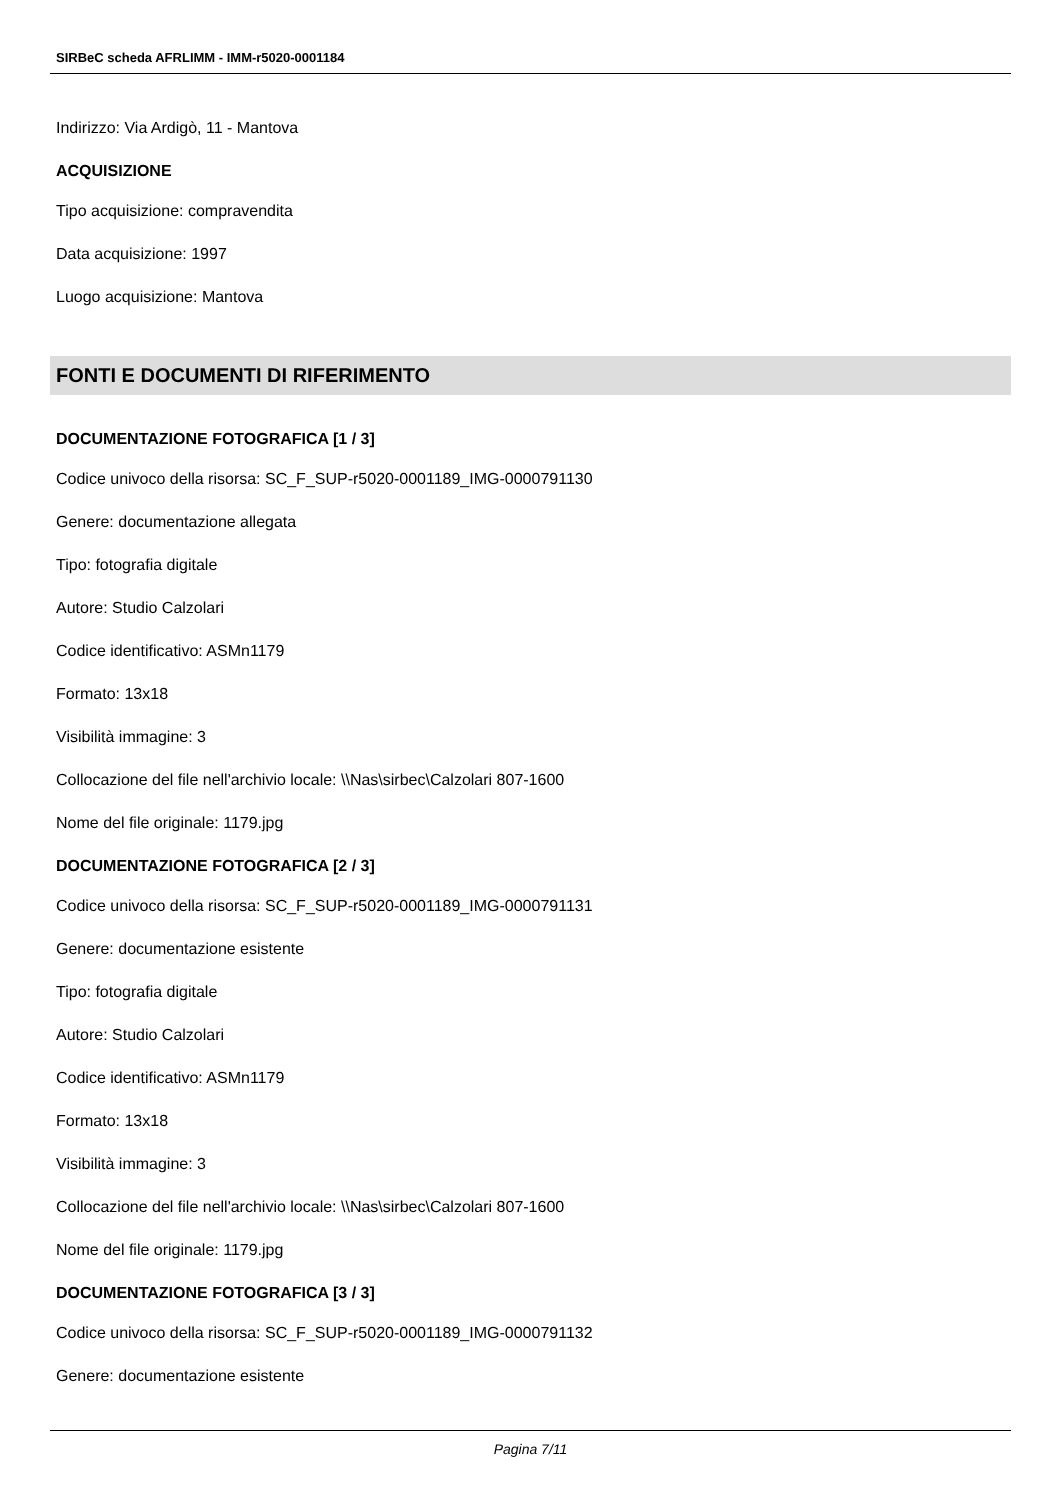SIRBeC scheda AFRLIMM - IMM-r5020-0001184
Indirizzo: Via Ardigò, 11 - Mantova
ACQUISIZIONE
Tipo acquisizione: compravendita
Data acquisizione: 1997
Luogo acquisizione: Mantova
FONTI E DOCUMENTI DI RIFERIMENTO
DOCUMENTAZIONE FOTOGRAFICA [1 / 3]
Codice univoco della risorsa: SC_F_SUP-r5020-0001189_IMG-0000791130
Genere: documentazione allegata
Tipo: fotografia digitale
Autore: Studio Calzolari
Codice identificativo: ASMn1179
Formato: 13x18
Visibilità immagine: 3
Collocazione del file nell'archivio locale: \\Nas\sirbec\Calzolari 807-1600
Nome del file originale: 1179.jpg
DOCUMENTAZIONE FOTOGRAFICA [2 / 3]
Codice univoco della risorsa: SC_F_SUP-r5020-0001189_IMG-0000791131
Genere: documentazione esistente
Tipo: fotografia digitale
Autore: Studio Calzolari
Codice identificativo: ASMn1179
Formato: 13x18
Visibilità immagine: 3
Collocazione del file nell'archivio locale: \\Nas\sirbec\Calzolari 807-1600
Nome del file originale: 1179.jpg
DOCUMENTAZIONE FOTOGRAFICA [3 / 3]
Codice univoco della risorsa: SC_F_SUP-r5020-0001189_IMG-0000791132
Genere: documentazione esistente
Pagina 7/11